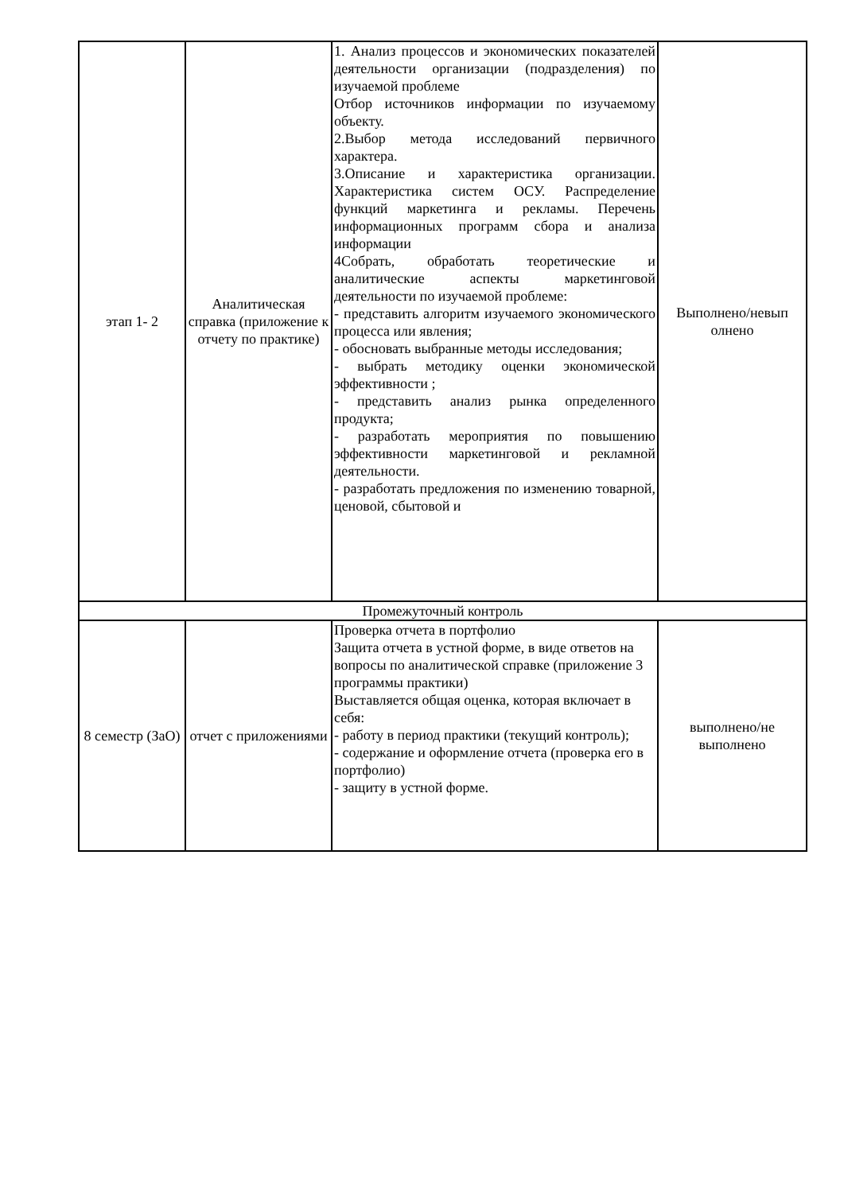| этап 1- 2 | Аналитическая справка (приложение к отчету по практике) | 1. Анализ процессов и экономических показателей деятельности организации (подразделения) по изучаемой проблеме Отбор источников информации по изучаемому объекту. 2.Выбор метода исследований первичного характера. 3.Описание и характеристика организации. Характеристика систем ОСУ. Распределение функций маркетинга и рекламы. Перечень информационных программ сбора и анализа информации 4Собрать, обработать теоретические и аналитические аспекты маркетинговой деятельности по изучаемой проблеме: - представить алгоритм изучаемого экономического процесса или явления; - обосновать выбранные методы исследования; - выбрать методику оценки экономической эффективности ; - представить анализ рынка определенного продукта; - разработать мероприятия по повышению эффективности маркетинговой и рекламной деятельности. - разработать предложения по изменению товарной, ценовой, сбытовой и | Выполнено/невып олнено |
| Промежуточный контроль | | | |
| 8 семестр (ЗаО) | отчет с приложениями | Проверка отчета в портфолио Защита отчета в устной форме, в виде ответов на вопросы по аналитической справке (приложение 3 программы практики) Выставляется общая оценка, которая включает в себя: - работу в период практики (текущий контроль); - содержание и оформление отчета (проверка его в портфолио) - защиту в устной форме. | выполнено/не выполнено |